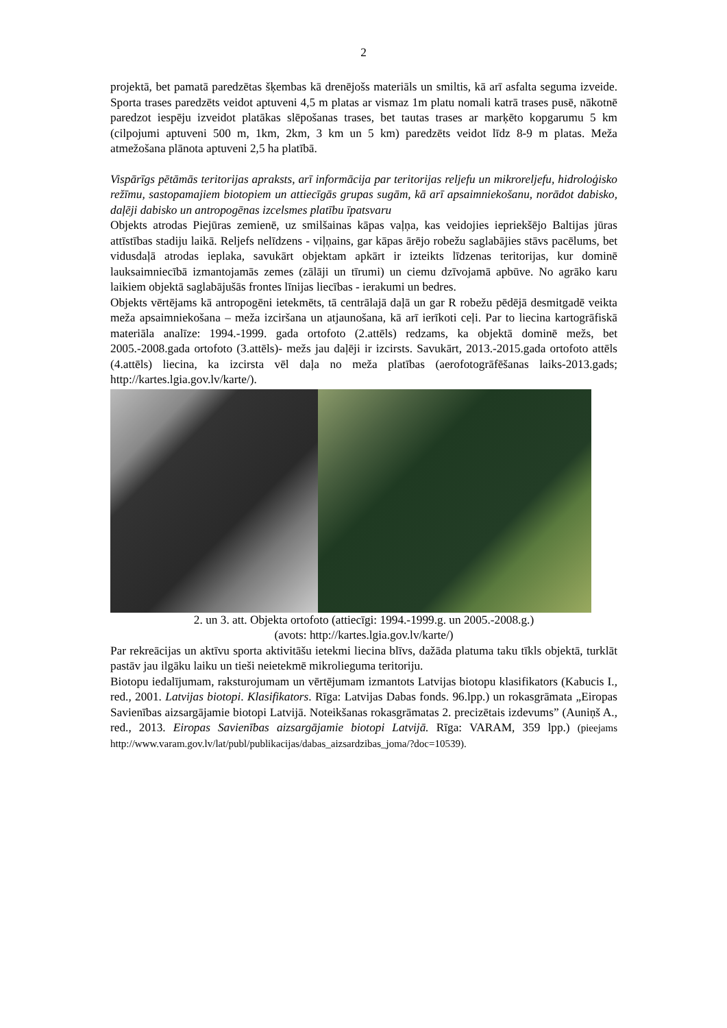2
projektā, bet pamatā paredzētas šķembas kā drenējošs materiāls un smiltis, kā arī asfalta seguma izveide. Sporta trases paredzēts veidot aptuveni 4,5 m platas ar vismaz 1m platu nomali katrā trases pusē, nākotnē paredzot iespēju izveidot platākas slēpošanas trases, bet tautas trases ar marķēto kopgarumu 5 km (cilpojumi aptuveni 500 m, 1km, 2km, 3 km un 5 km) paredzēts veidot līdz 8-9 m platas. Meža atmežošana plānota aptuveni 2,5 ha platībā.
Vispārīgs pētāmās teritorijas apraksts, arī informācija par teritorijas reljefu un mikroreljefu, hidroloģisko režīmu, sastopamajiem biotopiem un attiecīgās grupas sugām, kā arī apsaimniekošanu, norādot dabisko, daļēji dabisko un antropogēnas izcelsmes platību īpatsvaru
Objekts atrodas Piejūras zemienē, uz smilšainas kāpas vaļņa, kas veidojies iepriekšējo Baltijas jūras attīstības stadiju laikā. Reljefs nelīdzens - viļņains, gar kāpas ārējo robežu saglabājies stāvs pacēlums, bet vidusdaļā atrodas ieplaka, savukārt objektam apkārt ir izteikts līdzenas teritorijas, kur dominē lauksaimniecībā izmantojamās zemes (zālāji un tīrumi) un ciemu dzīvojamā apbūve. No agrāko karu laikiem objektā saglabājušās frontes līnijas liecības - ierakumi un bedres.
Objekts vērtējams kā antropogēni ietekmēts, tā centrālajā daļā un gar R robežu pēdējā desmitgadē veikta meža apsaimniekošana – meža izciršana un atjaunošana, kā arī ierīkoti ceļi. Par to liecina kartogrāfiskā materiāla analīze: 1994.-1999. gada ortofoto (2.attēls) redzams, ka objektā dominē mežs, bet 2005.-2008.gada ortofoto (3.attēls)- mežs jau daļēji ir izcirsts. Savukārt, 2013.-2015.gada ortofoto attēls (4.attēls) liecina, ka izcirsta vēl daļa no meža platības (aerofotogrāfēšanas laiks-2013.gads; http://kartes.lgia.gov.lv/karte/).
2. un 3. att. Objekta ortofoto (attiecīgi: 1994.-1999.g. un 2005.-2008.g.)
(avots: http://kartes.lgia.gov.lv/karte/)
Par rekreācijas un aktīvu sporta aktivitāšu ietekmi liecina blīvs, dažāda platuma taku tīkls objektā, turklāt pastāv jau ilgāku laiku un tieši neietekmē mikrolieguma teritoriju.
Biotopu iedalījumam, raksturojumam un vērtējumam izmantots Latvijas biotopu klasifikators (Kabucis I., red., 2001. Latvijas biotopi. Klasifikators. Rīga: Latvijas Dabas fonds. 96.lpp.) un rokasgrāmata „Eiropas Savienības aizsargājamie biotopi Latvijā. Noteikšanas rokasgrāmatas 2. precizētais izdevums” (Auniņš A., red., 2013. Eiropas Savienības aizsargājamie biotopi Latvijā. Rīga: VARAM, 359 lpp.) (pieejams http://www.varam.gov.lv/lat/publ/publikacijas/dabas_aizsardzibas_joma/?doc=10539).